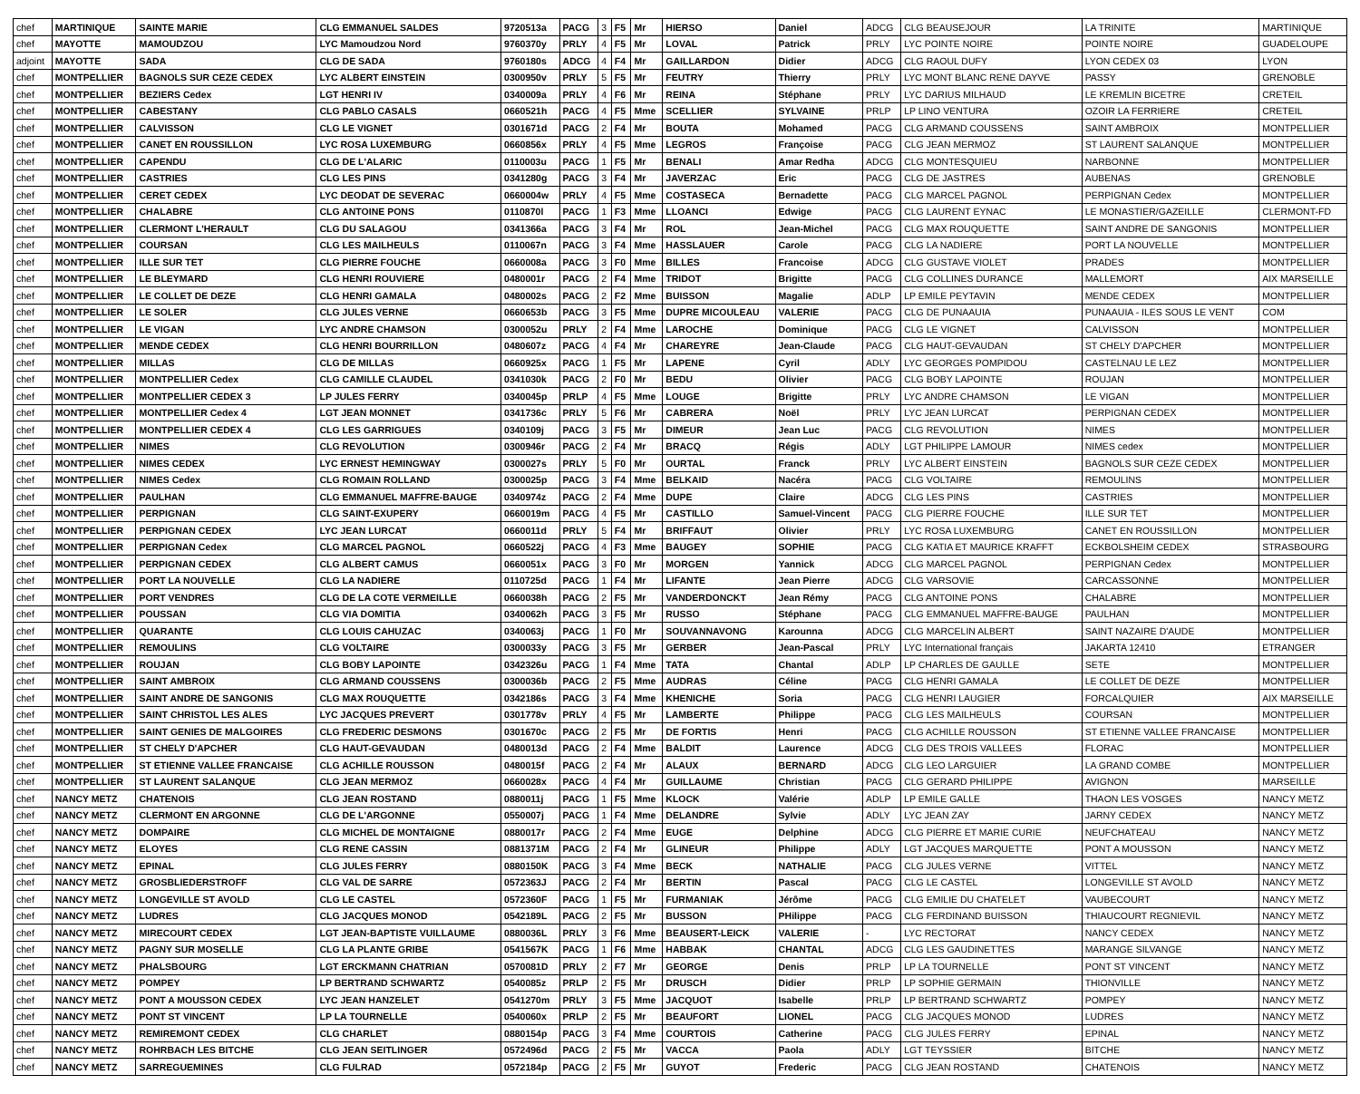| chef | MARTINIQUE | SAINTE MARIE | CLG EMMANUEL SALDES | 9720513a | PACG | 3 | F5 | Mr | HIERSO | Daniel | ADCG | CLG BEAUSEJOUR | LA TRINITE | MARTINIQUE |
| chef | MAYOTTE | MAMOUDZOU | LYC Mamoudzou Nord | 9760370y | PRLY | 4 | F5 | Mr | LOVAL | Patrick | PRLY | LYC POINTE NOIRE | POINTE NOIRE | GUADELOUPE |
| adjoint | MAYOTTE | SADA | CLG DE SADA | 9760180s | ADCG | 4 | F4 | Mr | GAILLARDON | Didier | ADCG | CLG RAOUL DUFY | LYON CEDEX 03 | LYON |
| chef | MONTPELLIER | BAGNOLS SUR CEZE CEDEX | LYC ALBERT EINSTEIN | 0300950v | PRLY | 5 | F5 | Mr | FEUTRY | Thierry | PRLY | LYC MONT BLANC RENE DAYVE | PASSY | GRENOBLE |
| chef | MONTPELLIER | BEZIERS Cedex | LGT HENRI IV | 0340009a | PRLY | 4 | F6 | Mr | REINA | Stéphane | PRLY | LYC DARIUS MILHAUD | LE KREMLIN BICETRE | CRETEIL |
| chef | MONTPELLIER | CABESTANY | CLG PABLO CASALS | 0660521h | PACG | 4 | F5 | Mme | SCELLIER | SYLVAINE | PRLP | LP LINO VENTURA | OZOIR LA FERRIERE | CRETEIL |
| chef | MONTPELLIER | CALVISSON | CLG LE VIGNET | 0301671d | PACG | 2 | F4 | Mr | BOUTA | Mohamed | PACG | CLG ARMAND COUSSENS | SAINT AMBROIX | MONTPELLIER |
| chef | MONTPELLIER | CANET EN ROUSSILLON | LYC ROSA LUXEMBURG | 0660856x | PRLY | 4 | F5 | Mme | LEGROS | Françoise | PACG | CLG JEAN MERMOZ | ST LAURENT SALANQUE | MONTPELLIER |
| chef | MONTPELLIER | CAPENDU | CLG DE L'ALARIC | 0110003u | PACG | 1 | F5 | Mr | BENALI | Amar Redha | ADCG | CLG MONTESQUIEU | NARBONNE | MONTPELLIER |
| chef | MONTPELLIER | CASTRIES | CLG LES PINS | 0341280g | PACG | 3 | F4 | Mr | JAVERZAC | Eric | PACG | CLG DE JASTRES | AUBENAS | GRENOBLE |
| chef | MONTPELLIER | CERET CEDEX | LYC DEODAT DE SEVERAC | 0660004w | PRLY | 4 | F5 | Mme | COSTASECA | Bernadette | PACG | CLG MARCEL PAGNOL | PERPIGNAN Cedex | MONTPELLIER |
| chef | MONTPELLIER | CHALABRE | CLG ANTOINE PONS | 0110870l | PACG | 1 | F3 | Mme | LLOANCI | Edwige | PACG | CLG LAURENT EYNAC | LE MONASTIER/GAZEILLE | CLERMONT-FD |
| chef | MONTPELLIER | CLERMONT L'HERAULT | CLG DU SALAGOU | 0341366a | PACG | 3 | F4 | Mr | ROL | Jean-Michel | PACG | CLG MAX ROUQUETTE | SAINT ANDRE DE SANGONIS | MONTPELLIER |
| chef | MONTPELLIER | COURSAN | CLG LES MAILHEULS | 0110067n | PACG | 3 | F4 | Mme | HASSLAUER | Carole | PACG | CLG LA NADIERE | PORT LA NOUVELLE | MONTPELLIER |
| chef | MONTPELLIER | ILLE SUR TET | CLG PIERRE FOUCHE | 0660008a | PACG | 3 | F0 | Mme | BILLES | Francoise | ADCG | CLG GUSTAVE VIOLET | PRADES | MONTPELLIER |
| chef | MONTPELLIER | LE BLEYMARD | CLG HENRI ROUVIERE | 0480001r | PACG | 2 | F4 | Mme | TRIDOT | Brigitte | PACG | CLG COLLINES DURANCE | MALLEMORT | AIX MARSEILLE |
| chef | MONTPELLIER | LE COLLET DE DEZE | CLG HENRI GAMALA | 0480002s | PACG | 2 | F2 | Mme | BUISSON | Magalie | ADLP | LP EMILE PEYTAVIN | MENDE CEDEX | MONTPELLIER |
| chef | MONTPELLIER | LE SOLER | CLG JULES VERNE | 0660653b | PACG | 3 | F5 | Mme | DUPRE MICOULEAU | VALERIE | PACG | CLG DE PUNAAUIA | PUNAAUIA - ILES SOUS LE VENT | COM |
| chef | MONTPELLIER | LE VIGAN | LYC ANDRE CHAMSON | 0300052u | PRLY | 2 | F4 | Mme | LAROCHE | Dominique | PACG | CLG LE VIGNET | CALVISSON | MONTPELLIER |
| chef | MONTPELLIER | MENDE CEDEX | CLG HENRI BOURRILLON | 0480607z | PACG | 4 | F4 | Mr | CHAREYRE | Jean-Claude | PACG | CLG HAUT-GEVAUDAN | ST CHELY D'APCHER | MONTPELLIER |
| chef | MONTPELLIER | MILLAS | CLG DE MILLAS | 0660925x | PACG | 1 | F5 | Mr | LAPENE | Cyril | ADLY | LYC GEORGES POMPIDOU | CASTELNAU LE LEZ | MONTPELLIER |
| chef | MONTPELLIER | MONTPELLIER Cedex | CLG CAMILLE CLAUDEL | 0341030k | PACG | 2 | F0 | Mr | BEDU | Olivier | PACG | CLG BOBY LAPOINTE | ROUJAN | MONTPELLIER |
| chef | MONTPELLIER | MONTPELLIER CEDEX 3 | LP JULES FERRY | 0340045p | PRLP | 4 | F5 | Mme | LOUGE | Brigitte | PRLY | LYC ANDRE CHAMSON | LE VIGAN | MONTPELLIER |
| chef | MONTPELLIER | MONTPELLIER Cedex 4 | LGT JEAN MONNET | 0341736c | PRLY | 5 | F6 | Mr | CABRERA | Noël | PRLY | LYC JEAN LURCAT | PERPIGNAN CEDEX | MONTPELLIER |
| chef | MONTPELLIER | MONTPELLIER CEDEX 4 | CLG LES GARRIGUES | 0340109j | PACG | 3 | F5 | Mr | DIMEUR | Jean Luc | PACG | CLG REVOLUTION | NIMES | MONTPELLIER |
| chef | MONTPELLIER | NIMES | CLG REVOLUTION | 0300946r | PACG | 2 | F4 | Mr | BRACQ | Régis | ADLY | LGT PHILIPPE LAMOUR | NIMES cedex | MONTPELLIER |
| chef | MONTPELLIER | NIMES CEDEX | LYC ERNEST HEMINGWAY | 0300027s | PRLY | 5 | F0 | Mr | OURTAL | Franck | PRLY | LYC ALBERT EINSTEIN | BAGNOLS SUR CEZE CEDEX | MONTPELLIER |
| chef | MONTPELLIER | NIMES Cedex | CLG ROMAIN ROLLAND | 0300025p | PACG | 3 | F4 | Mme | BELKAID | Nacéra | PACG | CLG VOLTAIRE | REMOULINS | MONTPELLIER |
| chef | MONTPELLIER | PAULHAN | CLG EMMANUEL MAFFRE-BAUGE | 0340974z | PACG | 2 | F4 | Mme | DUPE | Claire | ADCG | CLG LES PINS | CASTRIES | MONTPELLIER |
| chef | MONTPELLIER | PERPIGNAN | CLG SAINT-EXUPERY | 0660019m | PACG | 4 | F5 | Mr | CASTILLO | Samuel-Vincent | PACG | CLG PIERRE FOUCHE | ILLE SUR TET | MONTPELLIER |
| chef | MONTPELLIER | PERPIGNAN CEDEX | LYC JEAN LURCAT | 0660011d | PRLY | 5 | F4 | Mr | BRIFFAUT | Olivier | PRLY | LYC ROSA LUXEMBURG | CANET EN ROUSSILLON | MONTPELLIER |
| chef | MONTPELLIER | PERPIGNAN Cedex | CLG MARCEL PAGNOL | 0660522j | PACG | 4 | F3 | Mme | BAUGEY | SOPHIE | PACG | CLG KATIA ET MAURICE KRAFFT | ECKBOLSHEIM CEDEX | STRASBOURG |
| chef | MONTPELLIER | PERPIGNAN CEDEX | CLG ALBERT CAMUS | 0660051x | PACG | 3 | F0 | Mr | MORGEN | Yannick | ADCG | CLG MARCEL PAGNOL | PERPIGNAN Cedex | MONTPELLIER |
| chef | MONTPELLIER | PORT LA NOUVELLE | CLG LA NADIERE | 0110725d | PACG | 1 | F4 | Mr | LIFANTE | Jean Pierre | ADCG | CLG VARSOVIE | CARCASSONNE | MONTPELLIER |
| chef | MONTPELLIER | PORT VENDRES | CLG DE LA COTE VERMEILLE | 0660038h | PACG | 2 | F5 | Mr | VANDERDONCKT | Jean Rémy | PACG | CLG ANTOINE PONS | CHALABRE | MONTPELLIER |
| chef | MONTPELLIER | POUSSAN | CLG VIA DOMITIA | 0340062h | PACG | 3 | F5 | Mr | RUSSO | Stéphane | PACG | CLG EMMANUEL MAFFRE-BAUGE | PAULHAN | MONTPELLIER |
| chef | MONTPELLIER | QUARANTE | CLG LOUIS CAHUZAC | 0340063j | PACG | 1 | F0 | Mr | SOUVANNAVONG | Karounna | ADCG | CLG MARCELIN ALBERT | SAINT NAZAIRE D'AUDE | MONTPELLIER |
| chef | MONTPELLIER | REMOULINS | CLG VOLTAIRE | 0300033y | PACG | 3 | F5 | Mr | GERBER | Jean-Pascal | PRLY | LYC International français | JAKARTA 12410 | ETRANGER |
| chef | MONTPELLIER | ROUJAN | CLG BOBY LAPOINTE | 0342326u | PACG | 1 | F4 | Mme | TATA | Chantal | ADLP | LP CHARLES DE GAULLE | SETE | MONTPELLIER |
| chef | MONTPELLIER | SAINT AMBROIX | CLG ARMAND COUSSENS | 0300036b | PACG | 2 | F5 | Mme | AUDRAS | Céline | PACG | CLG HENRI GAMALA | LE COLLET DE DEZE | MONTPELLIER |
| chef | MONTPELLIER | SAINT ANDRE DE SANGONIS | CLG MAX ROUQUETTE | 0342186s | PACG | 3 | F4 | Mme | KHENICHE | Soria | PACG | CLG HENRI LAUGIER | FORCALQUIER | AIX MARSEILLE |
| chef | MONTPELLIER | SAINT CHRISTOL LES ALES | LYC JACQUES PREVERT | 0301778v | PRLY | 4 | F5 | Mr | LAMBERTE | Philippe | PACG | CLG LES MAILHEULS | COURSAN | MONTPELLIER |
| chef | MONTPELLIER | SAINT GENIES DE MALGOIRES | CLG FREDERIC DESMONS | 0301670c | PACG | 2 | F5 | Mr | DE FORTIS | Henri | PACG | CLG ACHILLE ROUSSON | ST ETIENNE VALLEE FRANCAISE | MONTPELLIER |
| chef | MONTPELLIER | ST CHELY D'APCHER | CLG HAUT-GEVAUDAN | 0480013d | PACG | 2 | F4 | Mme | BALDIT | Laurence | ADCG | CLG DES TROIS VALLEES | FLORAC | MONTPELLIER |
| chef | MONTPELLIER | ST ETIENNE VALLEE FRANCAISE | CLG ACHILLE ROUSSON | 0480015f | PACG | 2 | F4 | Mr | ALAUX | BERNARD | ADCG | CLG LEO LARGUIER | LA GRAND COMBE | MONTPELLIER |
| chef | MONTPELLIER | ST LAURENT SALANQUE | CLG JEAN MERMOZ | 0660028x | PACG | 4 | F4 | Mr | GUILLAUME | Christian | PACG | CLG GERARD PHILIPPE | AVIGNON | MARSEILLE |
| chef | NANCY METZ | CHATENOIS | CLG JEAN ROSTAND | 0880011j | PACG | 1 | F5 | Mme | KLOCK | Valérie | ADLP | LP EMILE GALLE | THAON LES VOSGES | NANCY METZ |
| chef | NANCY METZ | CLERMONT EN ARGONNE | CLG DE L'ARGONNE | 0550007j | PACG | 1 | F4 | Mme | DELANDRE | Sylvie | ADLY | LYC JEAN ZAY | JARNY CEDEX | NANCY METZ |
| chef | NANCY METZ | DOMPAIRE | CLG MICHEL DE MONTAIGNE | 0880017r | PACG | 2 | F4 | Mme | EUGE | Delphine | ADCG | CLG PIERRE ET MARIE CURIE | NEUFCHATEAU | NANCY METZ |
| chef | NANCY METZ | ELOYES | CLG RENE CASSIN | 0881371M | PACG | 2 | F4 | Mr | GLINEUR | Philippe | ADLY | LGT JACQUES MARQUETTE | PONT A MOUSSON | NANCY METZ |
| chef | NANCY METZ | EPINAL | CLG JULES FERRY | 0880150K | PACG | 3 | F4 | Mme | BECK | NATHALIE | PACG | CLG JULES VERNE | VITTEL | NANCY METZ |
| chef | NANCY METZ | GROSBLIEDERSTROFF | CLG VAL DE SARRE | 0572363J | PACG | 2 | F4 | Mr | BERTIN | Pascal | PACG | CLG LE CASTEL | LONGEVILLE ST AVOLD | NANCY METZ |
| chef | NANCY METZ | LONGEVILLE ST AVOLD | CLG LE CASTEL | 0572360F | PACG | 1 | F5 | Mr | FURMANIAK | Jérôme | PACG | CLG EMILIE DU CHATELET | VAUBECOURT | NANCY METZ |
| chef | NANCY METZ | LUDRES | CLG JACQUES MONOD | 0542189L | PACG | 2 | F5 | Mr | BUSSON | PHilippe | PACG | CLG FERDINAND BUISSON | THIAUCOURT REGNIEVIL | NANCY METZ |
| chef | NANCY METZ | MIRECOURT CEDEX | LGT JEAN-BAPTISTE VUILLAUME | 0880036L | PRLY | 3 | F6 | Mme | BEAUSERT-LEICK | VALERIE | - | LYC RECTORAT | NANCY CEDEX | NANCY METZ |
| chef | NANCY METZ | PAGNY SUR MOSELLE | CLG LA PLANTE GRIBE | 0541567K | PACG | 1 | F6 | Mme | HABBAK | CHANTAL | ADCG | CLG LES GAUDINETTES | MARANGE SILVANGE | NANCY METZ |
| chef | NANCY METZ | PHALSBOURG | LGT ERCKMANN CHATRIAN | 0570081D | PRLY | 2 | F7 | Mr | GEORGE | Denis | PRLP | LP LA TOURNELLE | PONT ST VINCENT | NANCY METZ |
| chef | NANCY METZ | POMPEY | LP BERTRAND SCHWARTZ | 0540085z | PRLP | 2 | F5 | Mr | DRUSCH | Didier | PRLP | LP SOPHIE GERMAIN | THIONVILLE | NANCY METZ |
| chef | NANCY METZ | PONT A MOUSSON CEDEX | LYC JEAN HANZELET | 0541270m | PRLY | 3 | F5 | Mme | JACQUOT | Isabelle | PRLP | LP BERTRAND SCHWARTZ | POMPEY | NANCY METZ |
| chef | NANCY METZ | PONT ST VINCENT | LP LA TOURNELLE | 0540060x | PRLP | 2 | F5 | Mr | BEAUFORT | LIONEL | PACG | CLG JACQUES MONOD | LUDRES | NANCY METZ |
| chef | NANCY METZ | REMIREMONT CEDEX | CLG CHARLET | 0880154p | PACG | 3 | F4 | Mme | COURTOIS | Catherine | PACG | CLG JULES FERRY | EPINAL | NANCY METZ |
| chef | NANCY METZ | ROHRBACH LES BITCHE | CLG JEAN SEITLINGER | 0572496d | PACG | 2 | F5 | Mr | VACCA | Paola | ADLY | LGT TEYSSIER | BITCHE | NANCY METZ |
| chef | NANCY METZ | SARREGUEMINES | CLG FULRAD | 0572184p | PACG | 2 | F5 | Mr | GUYOT | Frederic | PACG | CLG JEAN ROSTAND | CHATENOIS | NANCY METZ |